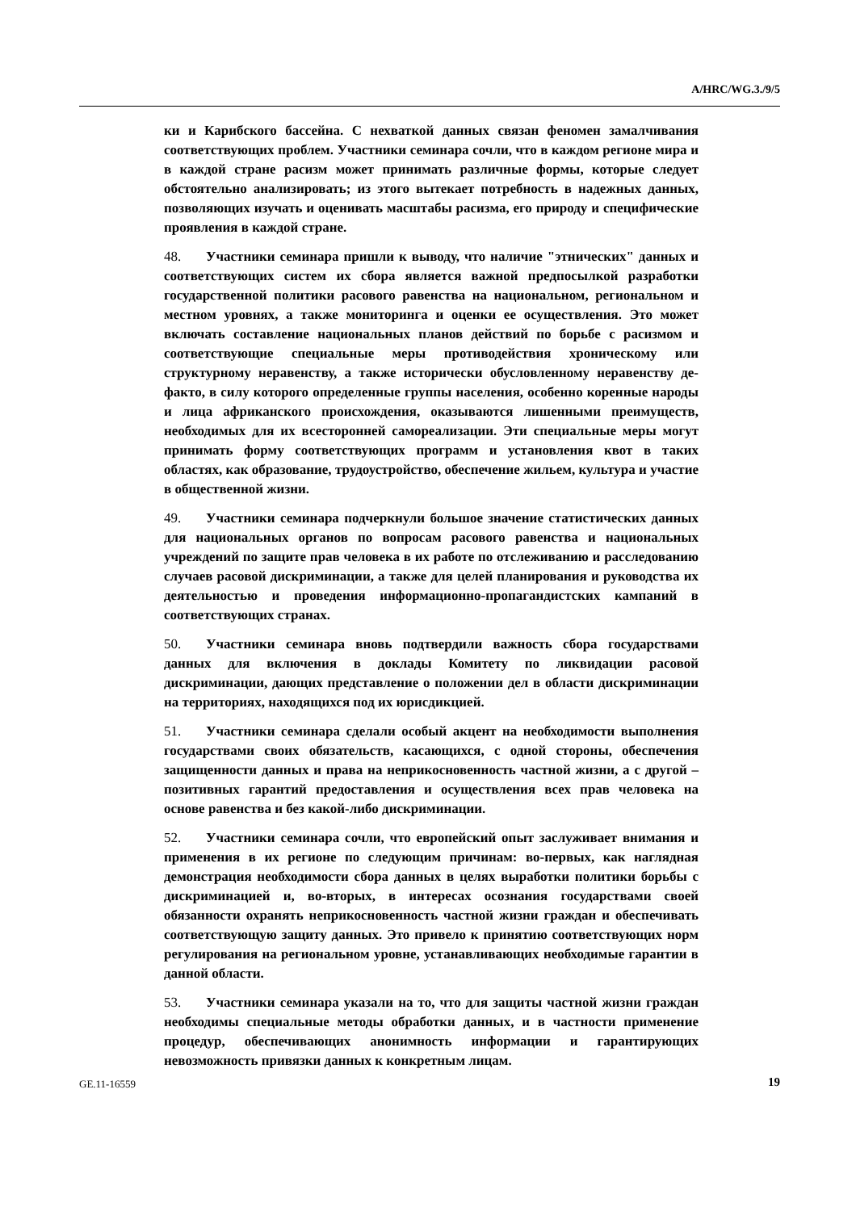A/HRC/WG.3./9/5
ки и Карибского бассейна. С нехваткой данных связан феномен замалчивания соответствующих проблем. Участники семинара сочли, что в каждом регионе мира и в каждой стране расизм может принимать различные формы, которые следует обстоятельно анализировать; из этого вытекает потребность в надежных данных, позволяющих изучать и оценивать масштабы расизма, его природу и специфические проявления в каждой стране.
48. Участники семинара пришли к выводу, что наличие "этнических" данных и соответствующих систем их сбора является важной предпосылкой разработки государственной политики расового равенства на национальном, региональном и местном уровнях, а также мониторинга и оценки ее осуществления. Это может включать составление национальных планов действий по борьбе с расизмом и соответствующие специальные меры противодействия хроническому или структурному неравенству, а также исторически обусловленному неравенству де-факто, в силу которого определенные группы населения, особенно коренные народы и лица африканского происхождения, оказываются лишенными преимуществ, необходимых для их всесторонней самореализации. Эти специальные меры могут принимать форму соответствующих программ и установления квот в таких областях, как образование, трудоустройство, обеспечение жильем, культура и участие в общественной жизни.
49. Участники семинара подчеркнули большое значение статистических данных для национальных органов по вопросам расового равенства и национальных учреждений по защите прав человека в их работе по отслеживанию и расследованию случаев расовой дискриминации, а также для целей планирования и руководства их деятельностью и проведения информационно-пропагандистских кампаний в соответствующих странах.
50. Участники семинара вновь подтвердили важность сбора государствами данных для включения в доклады Комитету по ликвидации расовой дискриминации, дающих представление о положении дел в области дискриминации на территориях, находящихся под их юрисдикцией.
51. Участники семинара сделали особый акцент на необходимости выполнения государствами своих обязательств, касающихся, с одной стороны, обеспечения защищенности данных и права на неприкосновенность частной жизни, а с другой – позитивных гарантий предоставления и осуществления всех прав человека на основе равенства и без какой-либо дискриминации.
52. Участники семинара сочли, что европейский опыт заслуживает внимания и применения в их регионе по следующим причинам: во-первых, как наглядная демонстрация необходимости сбора данных в целях выработки политики борьбы с дискриминацией и, во-вторых, в интересах осознания государствами своей обязанности охранять неприкосновенность частной жизни граждан и обеспечивать соответствующую защиту данных. Это привело к принятию соответствующих норм регулирования на региональном уровне, устанавливающих необходимые гарантии в данной области.
53. Участники семинара указали на то, что для защиты частной жизни граждан необходимы специальные методы обработки данных, и в частности применение процедур, обеспечивающих анонимность информации и гарантирующих невозможность привязки данных к конкретным лицам.
GE.11-16559 19